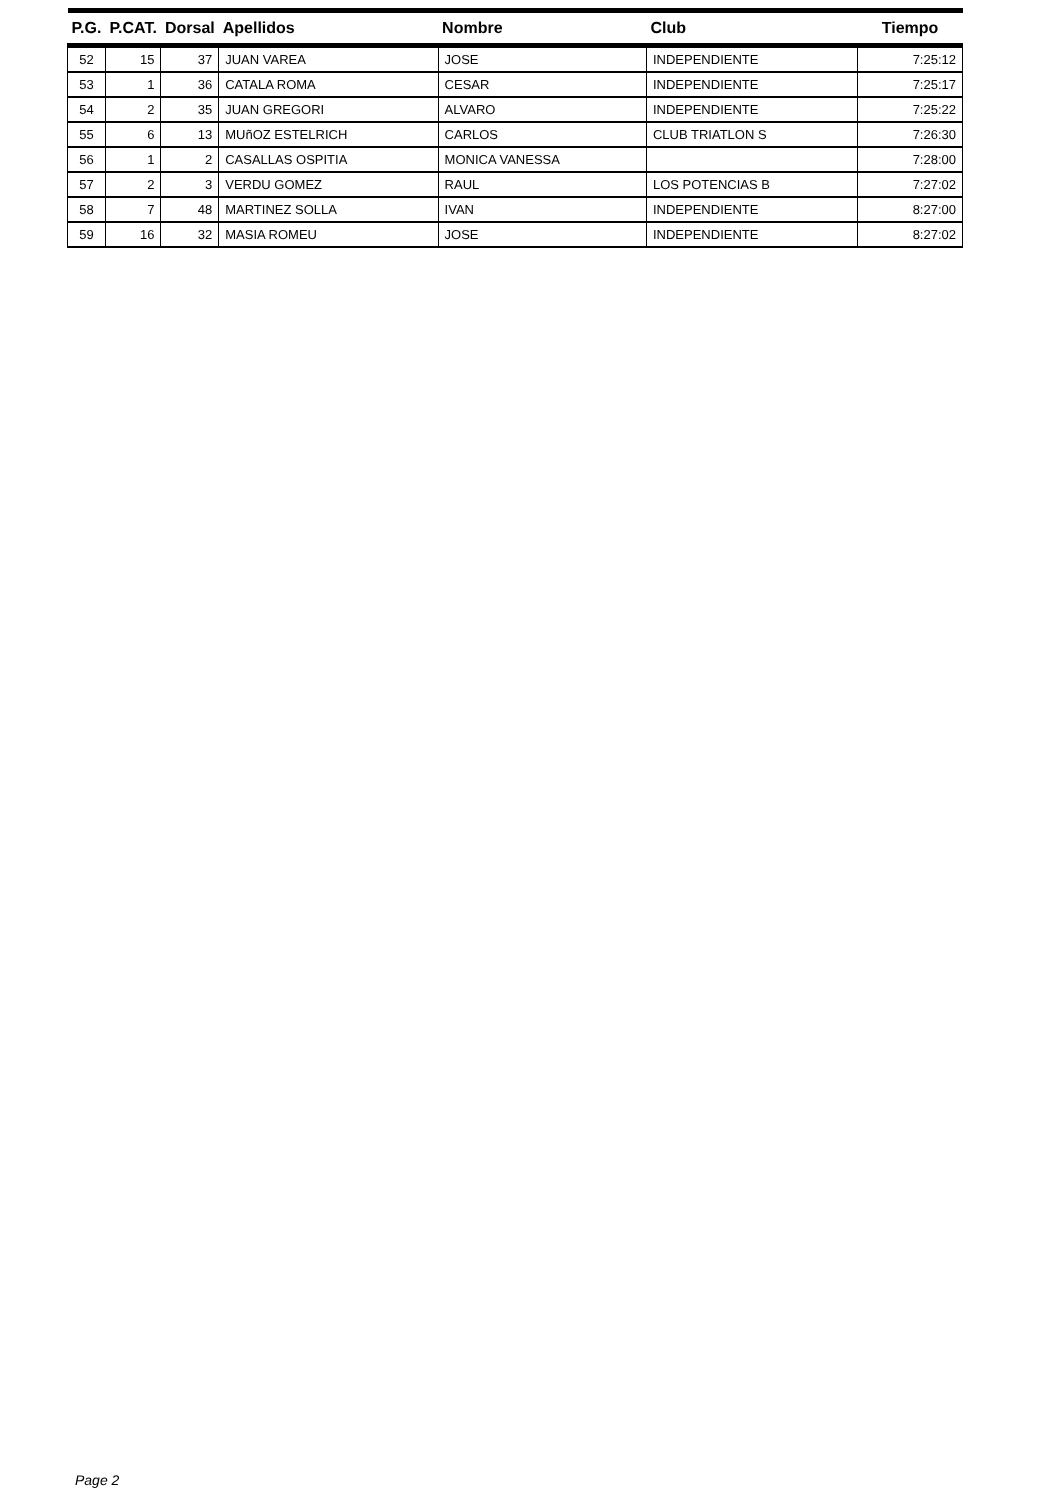| P.G. | P.CAT. | Dorsal | Apellidos | Nombre | Club | Tiempo |
| --- | --- | --- | --- | --- | --- | --- |
| 52 | 15 | 37 | JUAN VAREA | JOSE | INDEPENDIENTE | 7:25:12 |
| 53 | 1 | 36 | CATALA ROMA | CESAR | INDEPENDIENTE | 7:25:17 |
| 54 | 2 | 35 | JUAN GREGORI | ALVARO | INDEPENDIENTE | 7:25:22 |
| 55 | 6 | 13 | MUñOZ ESTELRICH | CARLOS | CLUB TRIATLON S | 7:26:30 |
| 56 | 1 | 2 | CASALLAS OSPITIA | MONICA VANESSA | | 7:28:00 |
| 57 | 2 | 3 | VERDU GOMEZ | RAUL | LOS POTENCIAS B | 7:27:02 |
| 58 | 7 | 48 | MARTINEZ SOLLA | IVAN | INDEPENDIENTE | 8:27:00 |
| 59 | 16 | 32 | MASIA ROMEU | JOSE | INDEPENDIENTE | 8:27:02 |
Page 2